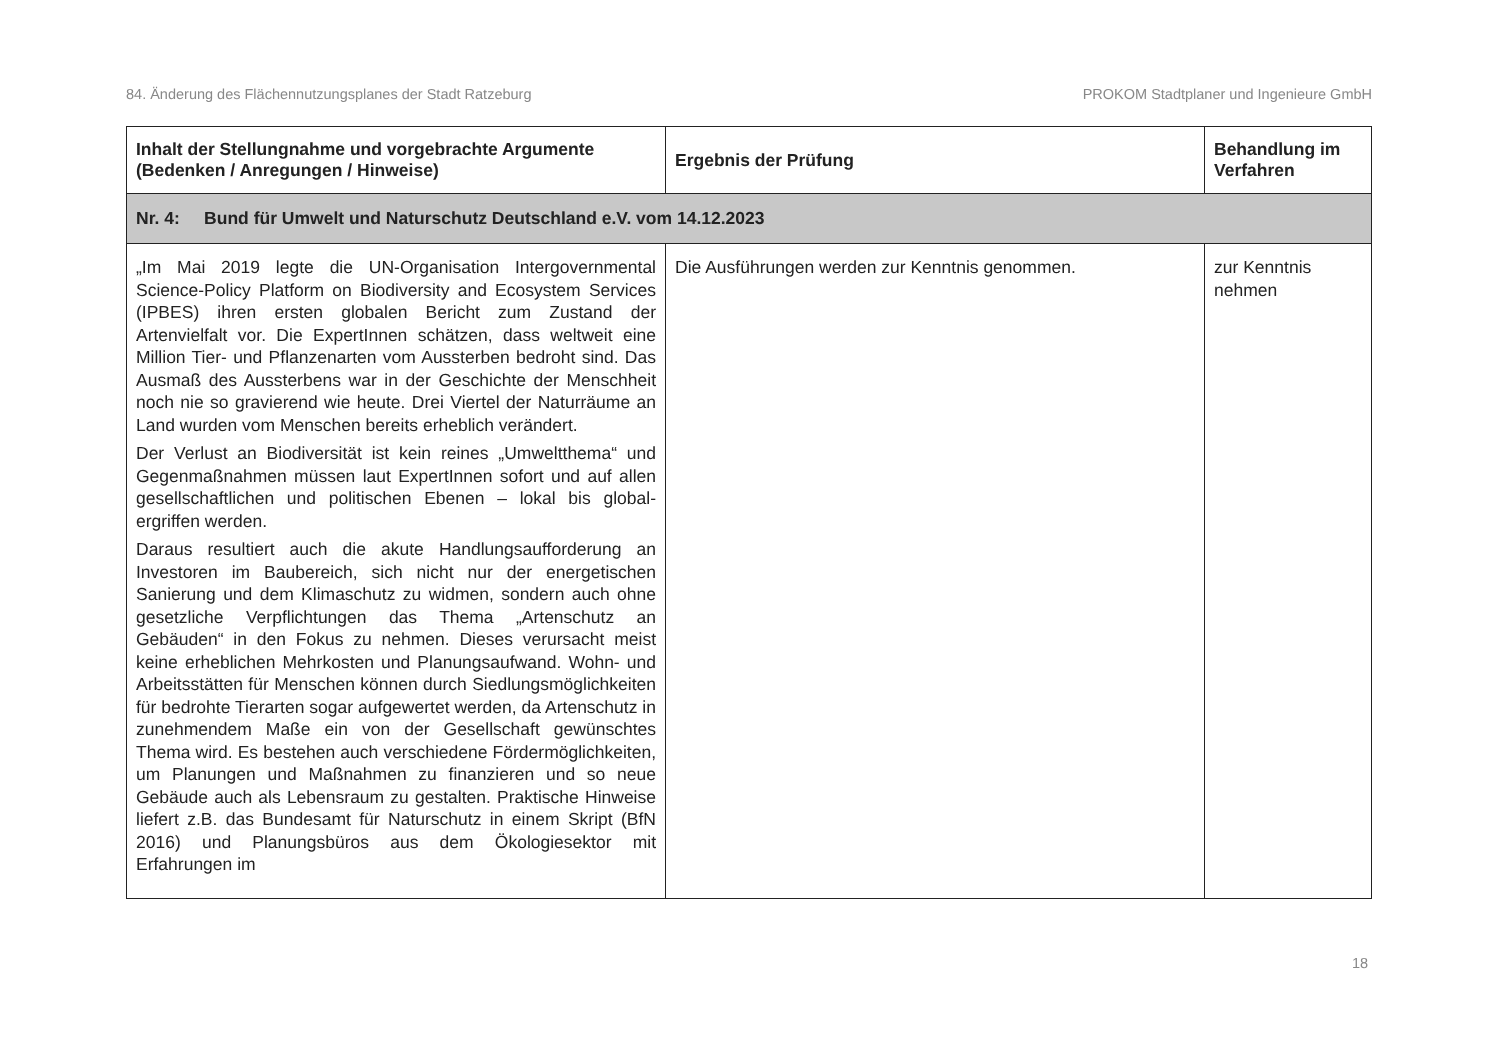84. Änderung des Flächennutzungsplanes der Stadt Ratzeburg PROKOM Stadtplaner und Ingenieure GmbH
| Inhalt der Stellungnahme und vorgebrachte Argumente (Bedenken / Anregungen / Hinweise) | Ergebnis der Prüfung | Behandlung im Verfahren |
| --- | --- | --- |
| Nr. 4: Bund für Umwelt und Naturschutz Deutschland e.V. vom 14.12.2023 | | |
| „Im Mai 2019 legte die UN-Organisation Intergovernmental Science-Policy Platform on Biodiversity and Ecosystem Services (IPBES) ihren ersten globalen Bericht zum Zustand der Artenvielfalt vor. Die ExpertInnen schätzen, dass weltweit eine Million Tier- und Pflanzenarten vom Aussterben bedroht sind. Das Ausmaß des Aussterbens war in der Geschichte der Menschheit noch nie so gravierend wie heute. Drei Viertel der Naturräume an Land wurden vom Menschen bereits erheblich verändert. Der Verlust an Biodiversität ist kein reines „Umweltthema“ und Gegenmaßnahmen müssen laut ExpertInnen sofort und auf allen gesellschaftlichen und politischen Ebenen – lokal bis global- ergriffen werden. Daraus resultiert auch die akute Handlungsaufforderung an Investoren im Baubereich, sich nicht nur der energetischen Sanierung und dem Klimaschutz zu widmen, sondern auch ohne gesetzliche Verpflichtungen das Thema „Artenschutz an Gebäuden“ in den Fokus zu nehmen. Dieses verursacht meist keine erheblichen Mehrkosten und Planungsaufwand. Wohn- und Arbeitsstätten für Menschen können durch Siedlungsmöglichkeiten für bedrohte Tierarten sogar aufgewertet werden, da Artenschutz in zunehmendem Maße ein von der Gesellschaft gewünschtes Thema wird. Es bestehen auch verschiedene Fördermöglichkeiten, um Planungen und Maßnahmen zu finanzieren und so neue Gebäude auch als Lebensraum zu gestalten. Praktische Hinweise liefert z.B. das Bundesamt für Naturschutz in einem Skript (BfN 2016) und Planungsbüros aus dem Ökologiesektor mit Erfahrungen im | Die Ausführungen werden zur Kenntnis genommen. | zur Kenntnis nehmen |
18